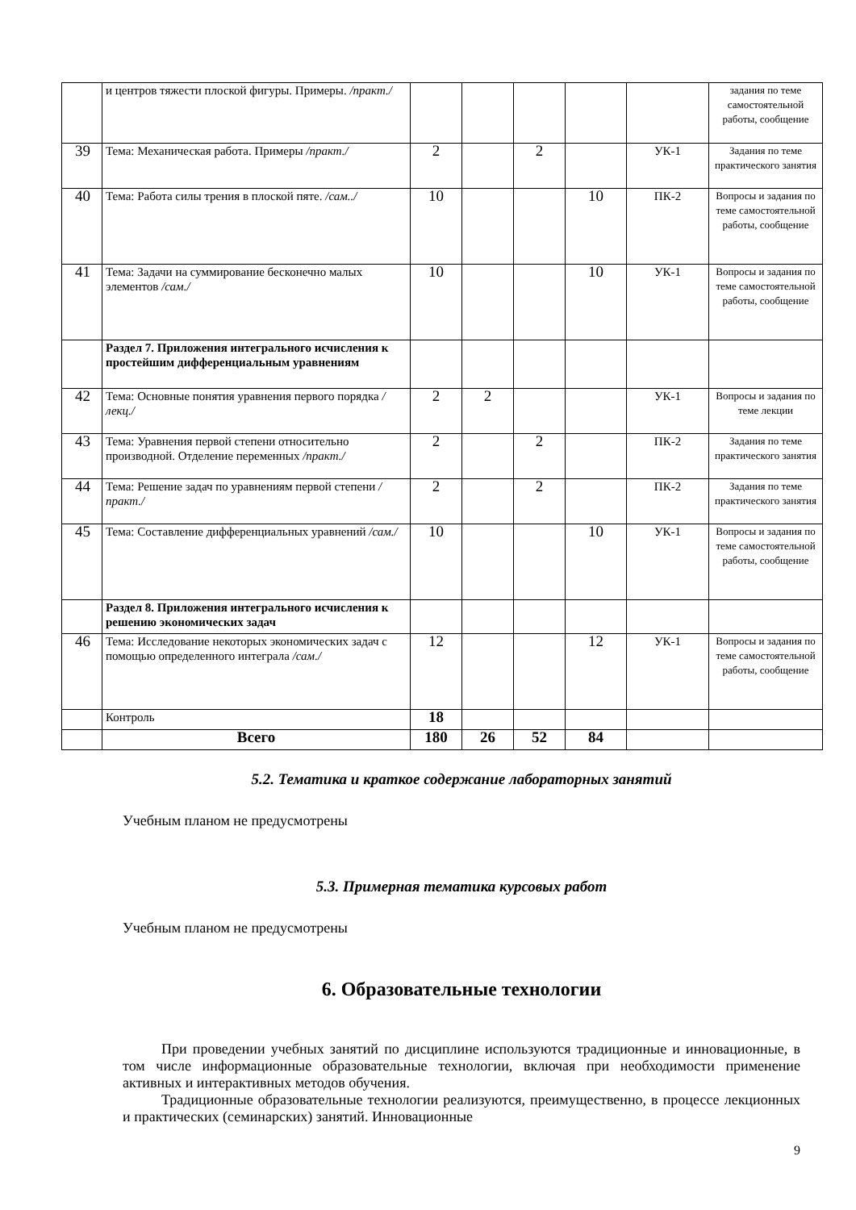| | и центров тяжести плоской фигуры. Примеры. /практ./ | | | | | | задания по теме самостоятельной работы, сообщение |
| 39 | Тема: Механическая работа. Примеры /практ./ | 2 | | 2 | | УК-1 | Задания по теме практического занятия |
| 40 | Тема: Работа силы трения в плоской пяте. /сам../ | 10 | | | 10 | ПК-2 | Вопросы и задания по теме самостоятельной работы, сообщение |
| 41 | Тема: Задачи на суммирование бесконечно малых элементов /сам./ | 10 | | | 10 | УК-1 | Вопросы и задания по теме самостоятельной работы, сообщение |
| | Раздел 7. Приложения интегрального исчисления к простейшим дифференциальным уравнениям | | | | | | |
| 42 | Тема: Основные понятия уравнения первого порядка /лекц./ | 2 | 2 | | | УК-1 | Вопросы и задания по теме лекции |
| 43 | Тема: Уравнения первой степени относительно производной. Отделение переменных /практ./ | 2 | | 2 | | ПК-2 | Задания по теме практического занятия |
| 44 | Тема: Решение задач по уравнениям первой степени /практ./ | 2 | | 2 | | ПК-2 | Задания по теме практического занятия |
| 45 | Тема: Составление дифференциальных уравнений /сам./ | 10 | | | 10 | УК-1 | Вопросы и задания по теме самостоятельной работы, сообщение |
| | Раздел 8. Приложения интегрального исчисления к решению экономических задач | | | | | | |
| 46 | Тема: Исследование некоторых экономических задач с помощью определенного интеграла /сам./ | 12 | | | 12 | УК-1 | Вопросы и задания по теме самостоятельной работы, сообщение |
| | Контроль | 18 | | | | | |
| | Всего | 180 | 26 | 52 | 84 | | |
5.2. Тематика и краткое содержание лабораторных занятий
Учебным планом не предусмотрены
5.3. Примерная тематика курсовых работ
Учебным планом не предусмотрены
6. Образовательные технологии
При проведении учебных занятий по дисциплине используются традиционные и инновационные, в том числе информационные образовательные технологии, включая при необходимости применение активных и интерактивных методов обучения.
Традиционные образовательные технологии реализуются, преимущественно, в процессе лекционных и практических (семинарских) занятий. Инновационные
9